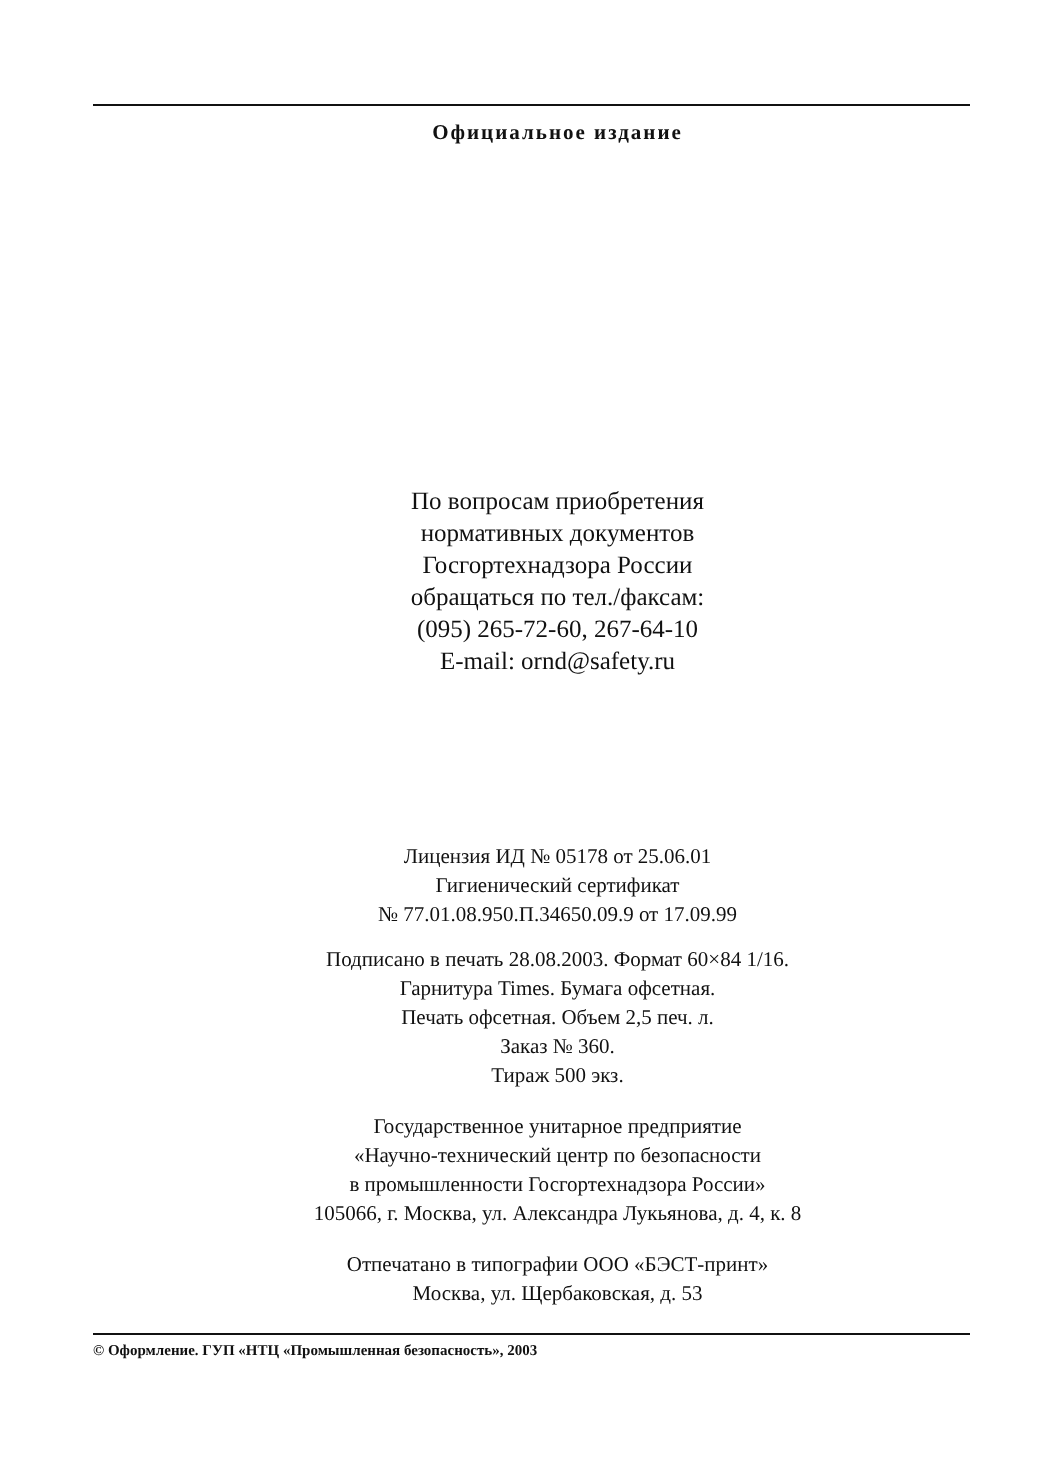Официальное издание
По вопросам приобретения
нормативных документов
Госгортехнадзора России
обращаться по тел./факсам:
(095) 265-72-60, 267-64-10
E-mail: ornd@safety.ru
Лицензия ИД № 05178 от 25.06.01
Гигиенический сертификат
№ 77.01.08.950.П.34650.09.9 от 17.09.99
Подписано в печать 28.08.2003. Формат 60×84 1/16.
Гарнитура Times. Бумага офсетная.
Печать офсетная. Объем 2,5 печ. л.
Заказ № 360.
Тираж 500 экз.
Государственное унитарное предприятие
«Научно-технический центр по безопасности
в промышленности Госгортехнадзора России»
105066, г. Москва, ул. Александра Лукьянова, д. 4, к. 8
Отпечатано в типографии ООО «БЭСТ-принт»
Москва, ул. Щербаковская, д. 53
© Оформление. ГУП «НТЦ «Промышленная безопасность», 2003